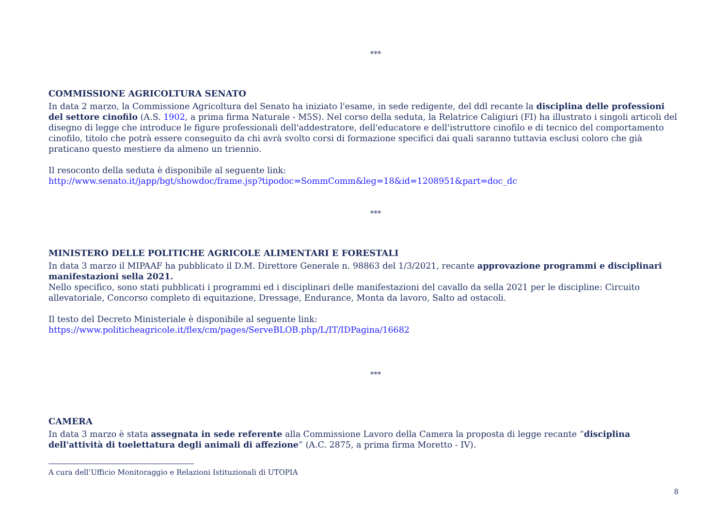***
COMMISSIONE AGRICOLTURA SENATO
In data 2 marzo, la Commissione Agricoltura del Senato ha iniziato l'esame, in sede redigente, del ddl recante la disciplina delle professioni del settore cinofilo (A.S. 1902, a prima firma Naturale - M5S). Nel corso della seduta, la Relatrice Caligiuri (FI) ha illustrato i singoli articoli del disegno di legge che introduce le figure professionali dell'addestratore, dell'educatore e dell'istruttore cinofilo e di tecnico del comportamento cinofilo, titolo che potrà essere conseguito da chi avrà svolto corsi di formazione specifici dai quali saranno tuttavia esclusi coloro che già praticano questo mestiere da almeno un triennio.
Il resoconto della seduta è disponibile al seguente link:
http://www.senato.it/japp/bgt/showdoc/frame.jsp?tipodoc=SommComm&leg=18&id=1208951&part=doc_dc
***
MINISTERO DELLE POLITICHE AGRICOLE ALIMENTARI E FORESTALI
In data 3 marzo il MIPAAF ha pubblicato il D.M. Direttore Generale n. 98863 del 1/3/2021, recante approvazione programmi e disciplinari manifestazioni sella 2021.
Nello specifico, sono stati pubblicati i programmi ed i disciplinari delle manifestazioni del cavallo da sella 2021 per le discipline: Circuito allevatoriale, Concorso completo di equitazione, Dressage, Endurance, Monta da lavoro, Salto ad ostacoli.
Il testo del Decreto Ministeriale è disponibile al seguente link:
https://www.politicheagricole.it/flex/cm/pages/ServeBLOB.php/L/IT/IDPagina/16682
***
CAMERA
In data 3 marzo è stata assegnata in sede referente alla Commissione Lavoro della Camera la proposta di legge recante “disciplina dell'attività di toelettatura degli animali di affezione” (A.C. 2875, a prima firma Moretto - IV).
A cura dell’Ufficio Monitoraggio e Relazioni Istituzionali di UTOPIA
8